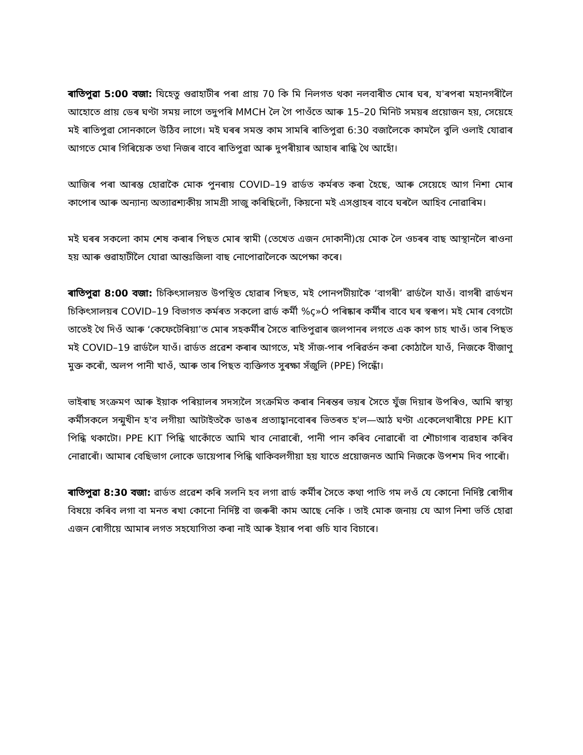ৰাতিপুৱা 5:00 বজা: যিহেতু গুৱাহাটীৰ পৰা প্ৰায় 70 কি মি নিলগত থকা নলবাৰীত মোৰ ঘৰ, য'ৰপৰা মহানগৰীলৈ আহোতে প্ৰায় ডেৰ ঘণ্টা সময় লাগে তদুপৰি MMCH লৈ গৈ পাওঁতে আৰু 15–20 মিনিট সময়ৰ প্ৰয়োজন হয়, সেয়েহে মই ৰাতিপুৱা সোনকালে উঠিব লাগে। মই ঘৰৰ সমস্ত কাম সামৰি ৰাতিপুৱা 6:30 বজালৈকে কামলৈ বুলি ওলাই যোৱাৰ আগতে মোৰ গিৰিয়েক তথা নিজৰ বাবে ৰাতিপুৱা আৰু দুপৰীয়াৰ আহাৰ ৰান্ধি থৈ আহোঁ।
আজিৰ পৰা আৰম্ভ হোৱাকৈ মোক পুনৰায় COVID–19 ৱাৰ্ডত কৰ্মৰত কৰা হৈছে, আৰু সেয়েহে আগ নিশা মোৰ কাপোৰ আৰু অন্যান্য অত্যাৱশ্যকীয় সামগ্ৰী সাজু কৰিছিলোঁ, কিয়নো মই এসপ্তাহৰ বাবে ঘৰলৈ আহিব নোৱাৰিম।
মই ঘৰৰ সকলো কাম শেষ কৰাৰ পিছত মোৰ স্বামী (তেখেত এজন দোকানী)য়ে মোক লৈ ওচৰৰ বাছ আস্থানলৈ ৰাওনা হয় আৰু গুৱাহাটীলৈ যোৱা আন্তঃজিলা বাছ নোপোৱালৈকে অপেক্ষা কৰে।
ৰাতিপুৱা 8:00 বজা: চিকিৎসালয়ত উপস্থিত হোৱাৰ পিছত, মই পোনপটীয়াকৈ ‘বাগৰী’ ৱাৰ্ডলৈ যাওঁ। বাগৰী ৱাৰ্ডখন চিকিৎসালয়ৰ COVID–19 বিভাগত কৰ্মৰত সকলো ৱাৰ্ড কৰ্মী %ç»Ó পৰিষ্কাৰ কৰ্মীৰ বাবে ঘৰ স্বৰূপ। মই মোৰ বেগটো তাতেই থৈ দিওঁ আৰু ‘কেফেটেৰিয়া’ত মোৰ সহকৰ্মীৰ সৈতে ৰাতিপুৱাৰ জলপানৰ লগতে এক কাপ চাহ খাওঁ। তাৰ পিছত মই COVID–19 ৱাৰ্ডলৈ যাওঁ। ৱাৰ্ডত প্ৰৱেশ কৰাৰ আগতে, মই সাঁজ-পাৰ পৰিৱৰ্তন কৰা কোঠালৈ যাওঁ, নিজকে বীজাণু মুক্ত কৰোঁ, অলপ পানী খাওঁ, আৰু তাৰ পিছত ব্যক্তিগত সুৰক্ষা সঁজুলি (PPE) পিন্ধোঁ।
ভাইৰাছ সংক্ৰমণ আৰু ইয়াক পৰিয়ালৰ সদস্যলৈ সংক্ৰমিত কৰাৰ নিৰন্তৰ ভয়ৰ সৈতে যুঁজ দিয়াৰ উপৰিও, আমি স্বাস্থ্য কৰ্মীসকলে সন্মুখীন হ'ব লগীয়া আটাইতকৈ ডাঙৰ প্ৰত্যাহ্বানবোৰৰ ভিতৰত হ'ল—আঠ ঘণ্টা একেলেথাৰীয়ে PPE KIT পিন্ধি থকাটো। PPE KIT পিন্ধি থাকোঁতে আমি খাব নোৱাৰোঁ, পানী পান কৰিব নোৱাৰোঁ বা শৌচাগাৰ ব্যৱহাৰ কৰিব নোৱাৰোঁ। আমাৰ বেছিভাগ লোকে ডায়েপাৰ পিন্ধি থাকিবলগীয়া হয় যাতে প্ৰয়োজনত আমি নিজকে উপশম দিব পাৰোঁ।
ৰাতিপুৱা 8:30 বজা: ৱাৰ্ডত প্ৰৱেশ কৰি সলনি হব লগা ৱাৰ্ড কৰ্মীৰ সৈতে কথা পাতি গম লওঁ যে কোনো নিৰ্দিষ্ট ৰোগীৰ বিষয়ে কৰিব লগা বা মনত ৰখা কোনো নিৰ্দিষ্ট বা জৰুৰী কাম আছে নেকি । তাই মোক জনায় যে আগ নিশা ভৰ্তি হোৱা এজন ৰোগীয়ে আমাৰ লগত সহযোগিতা কৰা নাই আৰু ইয়াৰ পৰা গুচি যাব বিচাৰে।